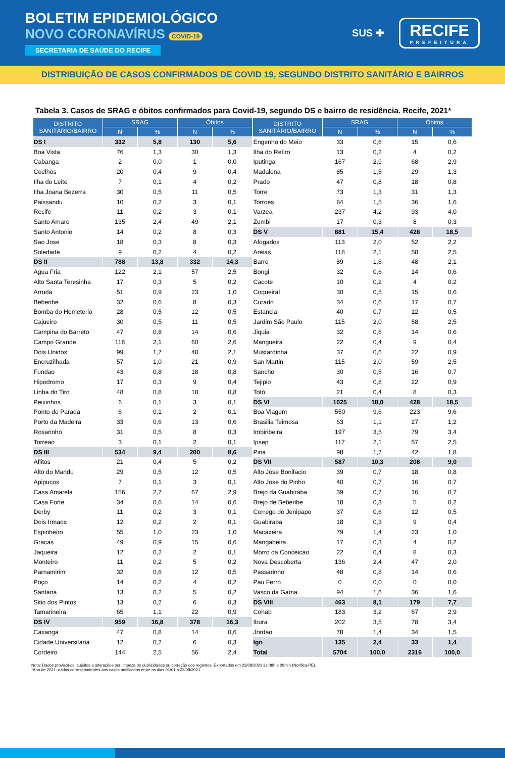BOLETIM EPIDEMIOLÓGICO
NOVO CORONAVÍRUS COVID-19
SECRETARIA DE SAÚDE DO RECIFE
SUS ✚
RECIFE
PREFEITURA
DISTRIBUIÇÃO DE CASOS CONFIRMADOS DE COVID 19, SEGUNDO DISTRITO SANITÁRIO E BAIRROS
Tabela 3. Casos de SRAG e óbitos confirmados para Covid-19, segundo DS e bairro de residência. Recife, 2021*
| DISTRITO SANITÁRIO/BAIRRO | SRAG | | Óbitos | |
| --- | --- | --- | --- | --- |
| | N | % | N | % |
| DS I | 332 | 5,8 | 130 | 5,6 |
| Boa Vista | 76 | 1,3 | 30 | 1,3 |
| Cabanga | 2 | 0,0 | 1 | 0,0 |
| Coelhos | 20 | 0,4 | 9 | 0,4 |
| Ilha do Leite | 7 | 0,1 | 4 | 0,2 |
| Ilha Joana Bezerra | 30 | 0,5 | 11 | 0,5 |
| Paissandu | 10 | 0,2 | 3 | 0,1 |
| Recife | 11 | 0,2 | 3 | 0,1 |
| Santo Amaro | 135 | 2,4 | 49 | 2,1 |
| Santo Antonio | 14 | 0,2 | 8 | 0,3 |
| Sao Jose | 18 | 0,3 | 8 | 0,3 |
| Soledade | 9 | 0,2 | 4 | 0,2 |
| DS II | 788 | 13,8 | 332 | 14,3 |
| Agua Fria | 122 | 2,1 | 57 | 2,5 |
| Alto Santa Teresinha | 17 | 0,3 | 5 | 0,2 |
| Arruda | 51 | 0,9 | 23 | 1,0 |
| Beberibe | 32 | 0,6 | 8 | 0,3 |
| Bomba do Hemeterio | 28 | 0,5 | 12 | 0,5 |
| Cajueiro | 30 | 0,5 | 11 | 0,5 |
| Campina do Barreto | 47 | 0,8 | 14 | 0,6 |
| Campo Grande | 118 | 2,1 | 60 | 2,6 |
| Dois Unidos | 99 | 1,7 | 48 | 2,1 |
| Encruzilhada | 57 | 1,0 | 21 | 0,9 |
| Fundao | 43 | 0,8 | 18 | 0,8 |
| Hipodromo | 17 | 0,3 | 9 | 0,4 |
| Linha do Tiro | 48 | 0,8 | 18 | 0,8 |
| Peixinhos | 6 | 0,1 | 3 | 0,1 |
| Ponto de Parada | 6 | 0,1 | 2 | 0,1 |
| Porto da Madeira | 33 | 0,6 | 13 | 0,6 |
| Rosarinho | 31 | 0,5 | 8 | 0,3 |
| Torreao | 3 | 0,1 | 2 | 0,1 |
| DS III | 534 | 9,4 | 200 | 8,6 |
| Aflitos | 21 | 0,4 | 5 | 0,2 |
| Alto do Mandu | 29 | 0,5 | 12 | 0,5 |
| Apipucos | 7 | 0,1 | 3 | 0,1 |
| Casa Amarela | 156 | 2,7 | 67 | 2,9 |
| Casa Forte | 34 | 0,6 | 14 | 0,6 |
| Derby | 11 | 0,2 | 3 | 0,1 |
| Dois Irmaos | 12 | 0,2 | 2 | 0,1 |
| Espinheiro | 55 | 1,0 | 23 | 1,0 |
| Gracas | 49 | 0,9 | 15 | 0,6 |
| Jaqueira | 12 | 0,2 | 2 | 0,1 |
| Monteiro | 11 | 0,2 | 5 | 0,2 |
| Parnamirim | 32 | 0,6 | 12 | 0,5 |
| Poço | 14 | 0,2 | 4 | 0,2 |
| Santana | 13 | 0,2 | 5 | 0,2 |
| Sitio dos Pintos | 13 | 0,2 | 6 | 0,3 |
| Tamarineira | 65 | 1,1 | 22 | 0,9 |
| DS IV | 959 | 16,8 | 378 | 16,3 |
| Caxanga | 47 | 0,8 | 14 | 0,6 |
| Cidade Universitaria | 12 | 0,2 | 6 | 0,3 |
| Cordeiro | 144 | 2,5 | 56 | 2,4 |
| DISTRITO SANITÁRIO/BAIRRO | SRAG | | Óbitos | |
| --- | --- | --- | --- | --- |
| | N | % | N | % |
| Engenho do Meio | 33 | 0,6 | 15 | 0,6 |
| Ilha do Retiro | 13 | 0,2 | 4 | 0,2 |
| Iputinga | 167 | 2,9 | 68 | 2,9 |
| Madalena | 85 | 1,5 | 29 | 1,3 |
| Prado | 47 | 0,8 | 18 | 0,8 |
| Torre | 73 | 1,3 | 31 | 1,3 |
| Torroes | 84 | 1,5 | 36 | 1,6 |
| Varzea | 237 | 4,2 | 93 | 4,0 |
| Zumbi | 17 | 0,3 | 8 | 0,3 |
| DS V | 881 | 15,4 | 428 | 18,5 |
| Afogados | 113 | 2,0 | 52 | 2,2 |
| Areias | 118 | 2,1 | 58 | 2,5 |
| Barro | 89 | 1,6 | 48 | 2,1 |
| Bongi | 32 | 0,6 | 14 | 0,6 |
| Cacote | 10 | 0,2 | 4 | 0,2 |
| Coqueiral | 30 | 0,5 | 15 | 0,6 |
| Curado | 34 | 0,6 | 17 | 0,7 |
| Estancia | 40 | 0,7 | 12 | 0,5 |
| Jardim São Paulo | 115 | 2,0 | 58 | 2,5 |
| Jiquia | 32 | 0,6 | 14 | 0,6 |
| Mangueira | 22 | 0,4 | 9 | 0,4 |
| Mustardinha | 37 | 0,6 | 22 | 0,9 |
| San Martin | 115 | 2,0 | 59 | 2,5 |
| Sancho | 30 | 0,5 | 16 | 0,7 |
| Tejipio | 43 | 0,8 | 22 | 0,9 |
| Totó | 21 | 0,4 | 8 | 0,3 |
| DS VI | 1025 | 18,0 | 428 | 18,5 |
| Boa Viagem | 550 | 9,6 | 223 | 9,6 |
| Brasilia Teimosa | 63 | 1,1 | 27 | 1,2 |
| Imbiribeira | 197 | 3,5 | 79 | 3,4 |
| Ipsep | 117 | 2,1 | 57 | 2,5 |
| Pina | 98 | 1,7 | 42 | 1,8 |
| DS VII | 587 | 10,3 | 208 | 9,0 |
| Alto Jose Bonifacio | 39 | 0,7 | 18 | 0,8 |
| Alto Jose do Pinho | 40 | 0,7 | 16 | 0,7 |
| Brejo da Guabiraba | 39 | 0,7 | 16 | 0,7 |
| Brejo de Beberibe | 18 | 0,3 | 5 | 0,2 |
| Corrego do Jenipapo | 37 | 0,6 | 12 | 0,5 |
| Guabiraba | 18 | 0,3 | 9 | 0,4 |
| Macaxeira | 79 | 1,4 | 23 | 1,0 |
| Mangabeira | 17 | 0,3 | 4 | 0,2 |
| Morro da Conceicao | 22 | 0,4 | 8 | 0,3 |
| Nova Descoberta | 136 | 2,4 | 47 | 2,0 |
| Passarinho | 48 | 0,8 | 14 | 0,6 |
| Pau Ferro | 0 | 0,0 | 0 | 0,0 |
| Vasco da Gama | 94 | 1,6 | 36 | 1,6 |
| DS VIII | 463 | 8,1 | 179 | 7,7 |
| Cohab | 183 | 3,2 | 67 | 2,9 |
| Ibura | 202 | 3,5 | 78 | 3,4 |
| Jordao | 78 | 1,4 | 34 | 1,5 |
| Ign | 135 | 2,4 | 33 | 1,4 |
| Total | 5704 | 100,0 | 2316 | 100,0 |
Nota: Dados provisórios, sujeitos a alterações por limpeza de duplicidades ou correção dos registros. Exportados em 23/08/2021 às 08h e 28min (Notifica-PE).
*Ano de 2021: dados correspondentes aos casos notificados entre os dias 01/01 a 22/08/2021